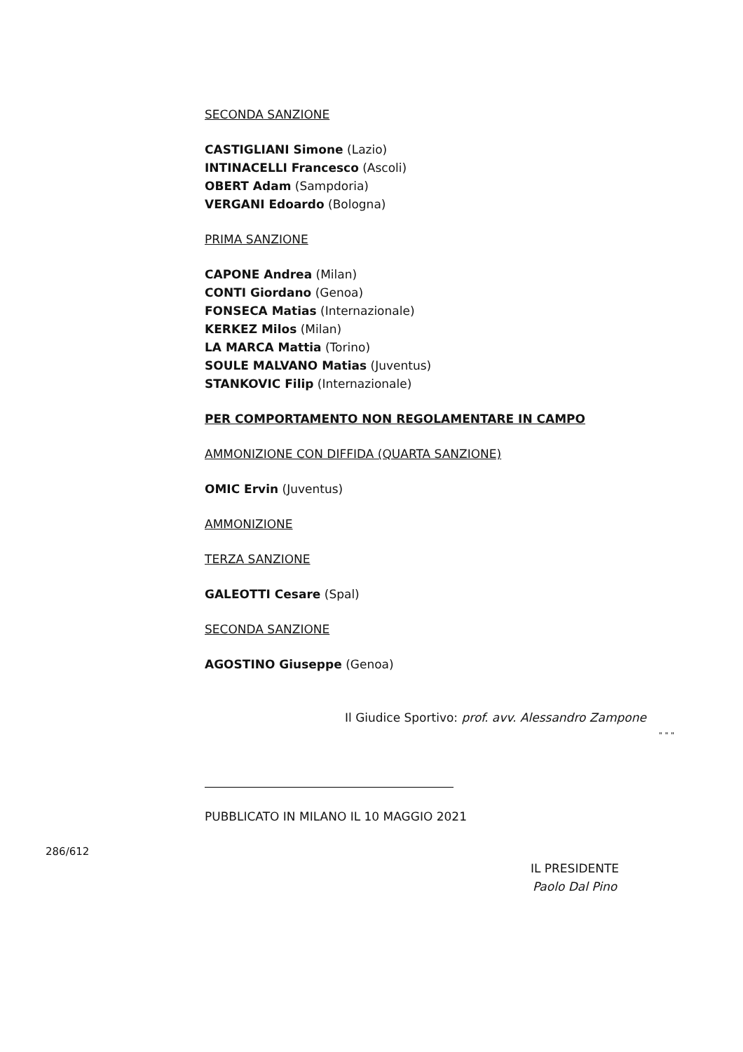SECONDA SANZIONE
CASTIGLIANI Simone (Lazio)
INTINACELLI Francesco (Ascoli)
OBERT Adam (Sampdoria)
VERGANI Edoardo (Bologna)
PRIMA SANZIONE
CAPONE Andrea (Milan)
CONTI Giordano (Genoa)
FONSECA Matias (Internazionale)
KERKEZ Milos (Milan)
LA MARCA Mattia (Torino)
SOULE MALVANO Matias (Juventus)
STANKOVIC Filip (Internazionale)
PER COMPORTAMENTO NON REGOLAMENTARE IN CAMPO
AMMONIZIONE CON DIFFIDA (QUARTA SANZIONE)
OMIC Ervin (Juventus)
AMMONIZIONE
TERZA SANZIONE
GALEOTTI Cesare (Spal)
SECONDA SANZIONE
AGOSTINO Giuseppe (Genoa)
Il Giudice Sportivo: prof. avv. Alessandro Zampone
" " "
PUBBLICATO IN MILANO IL 10 MAGGIO 2021
286/612
IL PRESIDENTE
Paolo Dal Pino